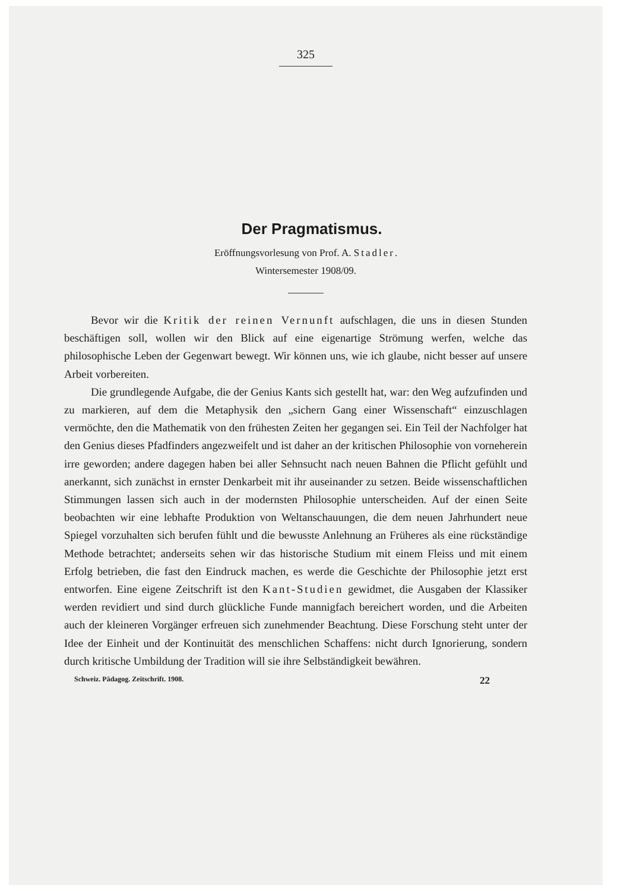325
Der Pragmatismus.
Eröffnungsvorlesung von Prof. A. Stadler.
Wintersemester 1908/09.
Bevor wir die Kritik der reinen Vernunft aufschlagen, die uns in diesen Stunden beschäftigen soll, wollen wir den Blick auf eine eigenartige Strömung werfen, welche das philosophische Leben der Gegenwart bewegt. Wir können uns, wie ich glaube, nicht besser auf unsere Arbeit vorbereiten.
Die grundlegende Aufgabe, die der Genius Kants sich gestellt hat, war: den Weg aufzufinden und zu markieren, auf dem die Metaphysik den „sichern Gang einer Wissenschaft“ einzuschlagen vermöchte, den die Mathematik von den frühesten Zeiten her gegangen sei. Ein Teil der Nachfolger hat den Genius dieses Pfadfinders angezweifelt und ist daher an der kritischen Philosophie von vorneherein irre geworden; andere dagegen haben bei aller Sehnsucht nach neuen Bahnen die Pflicht gefühlt und anerkannt, sich zunächst in ernster Denkarbeit mit ihr auseinander zu setzen. Beide wissenschaftlichen Stimmungen lassen sich auch in der modernsten Philosophie unterscheiden. Auf der einen Seite beobachten wir eine lebhafte Produktion von Weltanschauungen, die dem neuen Jahrhundert neue Spiegel vorzuhalten sich berufen fühlt und die bewusste Anlehnung an Früheres als eine rückständige Methode betrachtet; anderseits sehen wir das historische Studium mit einem Fleiss und mit einem Erfolg betrieben, die fast den Eindruck machen, es werde die Geschichte der Philosophie jetzt erst entworfen. Eine eigene Zeitschrift ist den Kant-Studien gewidmet, die Ausgaben der Klassiker werden revidiert und sind durch glückliche Funde mannigfach bereichert worden, und die Arbeiten auch der kleineren Vorgänger erfreuen sich zunehmender Beachtung. Diese Forschung steht unter der Idee der Einheit und der Kontinuität des menschlichen Schaffens: nicht durch Ignorierung, sondern durch kritische Umbildung der Tradition will sie ihre Selbständigkeit bewähren.
Schweiz. Pädagog. Zeitschrift. 1908. 22